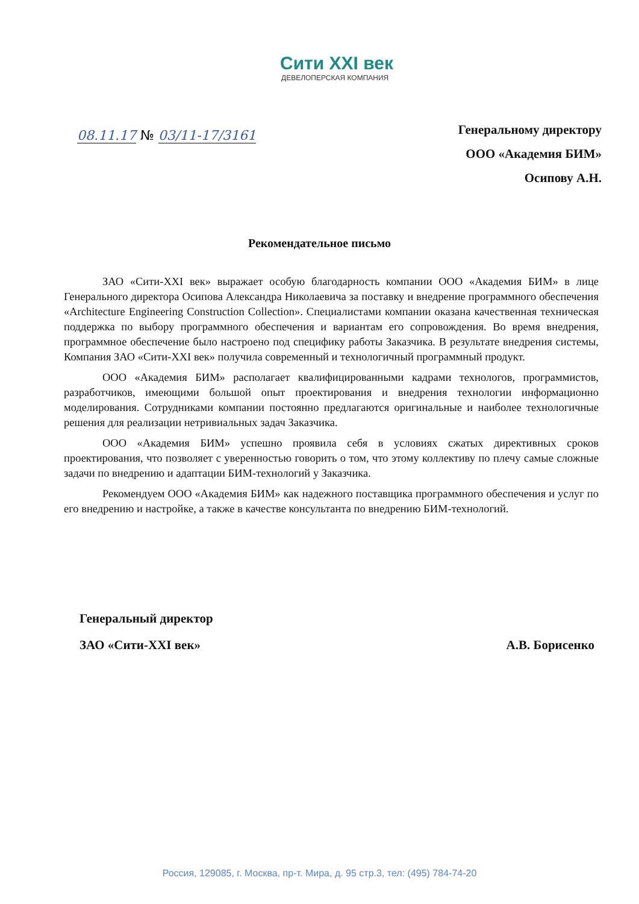Сити XXI век
ДЕВЕЛОПЕРСКАЯ КОМПАНИЯ
08.11.17 № 03/11-17/3161
Генеральному директору
ООО «Академия БИМ»
Осипову А.Н.
Рекомендательное письмо
ЗАО «Сити-XXI век» выражает особую благодарность компании ООО «Академия БИМ» в лице Генерального директора Осипова Александра Николаевича за поставку и внедрение программного обеспечения «Architecture Engineering Construction Collection». Специалистами компании оказана качественная техническая поддержка по выбору программного обеспечения и вариантам его сопровождения. Во время внедрения, программное обеспечение было настроено под специфику работы Заказчика. В результате внедрения системы, Компания ЗАО «Сити-XXI век» получила современный и технологичный программный продукт.
ООО «Академия БИМ» располагает квалифицированными кадрами технологов, программистов, разработчиков, имеющими большой опыт проектирования и внедрения технологии информационно моделирования. Сотрудниками компании постоянно предлагаются оригинальные и наиболее технологичные решения для реализации нетривиальных задач Заказчика.
ООО «Академия БИМ» успешно проявила себя в условиях сжатых директивных сроков проектирования, что позволяет с уверенностью говорить о том, что этому коллективу по плечу самые сложные задачи по внедрению и адаптации БИМ-технологий у Заказчика.
Рекомендуем ООО «Академия БИМ» как надежного поставщика программного обеспечения и услуг по его внедрению и настройке, а также в качестве консультанта по внедрению БИМ-технологий.
Генеральный директор
ЗАО «Сити-XXI век» А.В. Борисенко
Россия, 129085, г. Москва, пр-т. Мира, д. 95 стр.3, тел: (495) 784-74-20